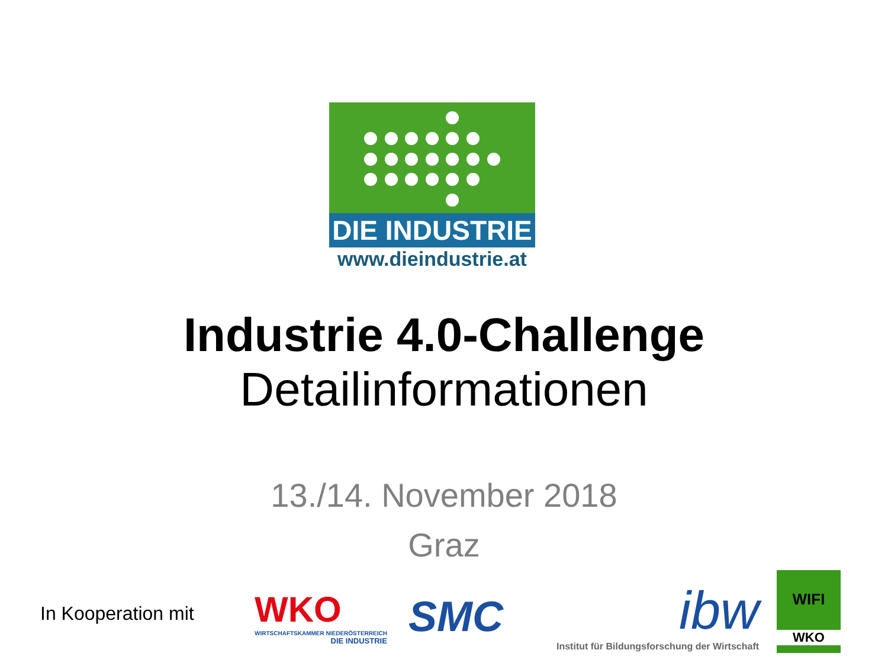DIE INDUSTRIE
www.dieindustrie.at
Industrie 4.0-Challenge
Detailinformationen
13./14. November 2018
Graz
In Kooperation mit
WKO
WIRTSCHAFTSKAMMER NIEDERÖSTERREICH
DIE INDUSTRIE
SMC
ibw
Institut für Bildungsforschung der Wirtschaft
WIFI
WKO